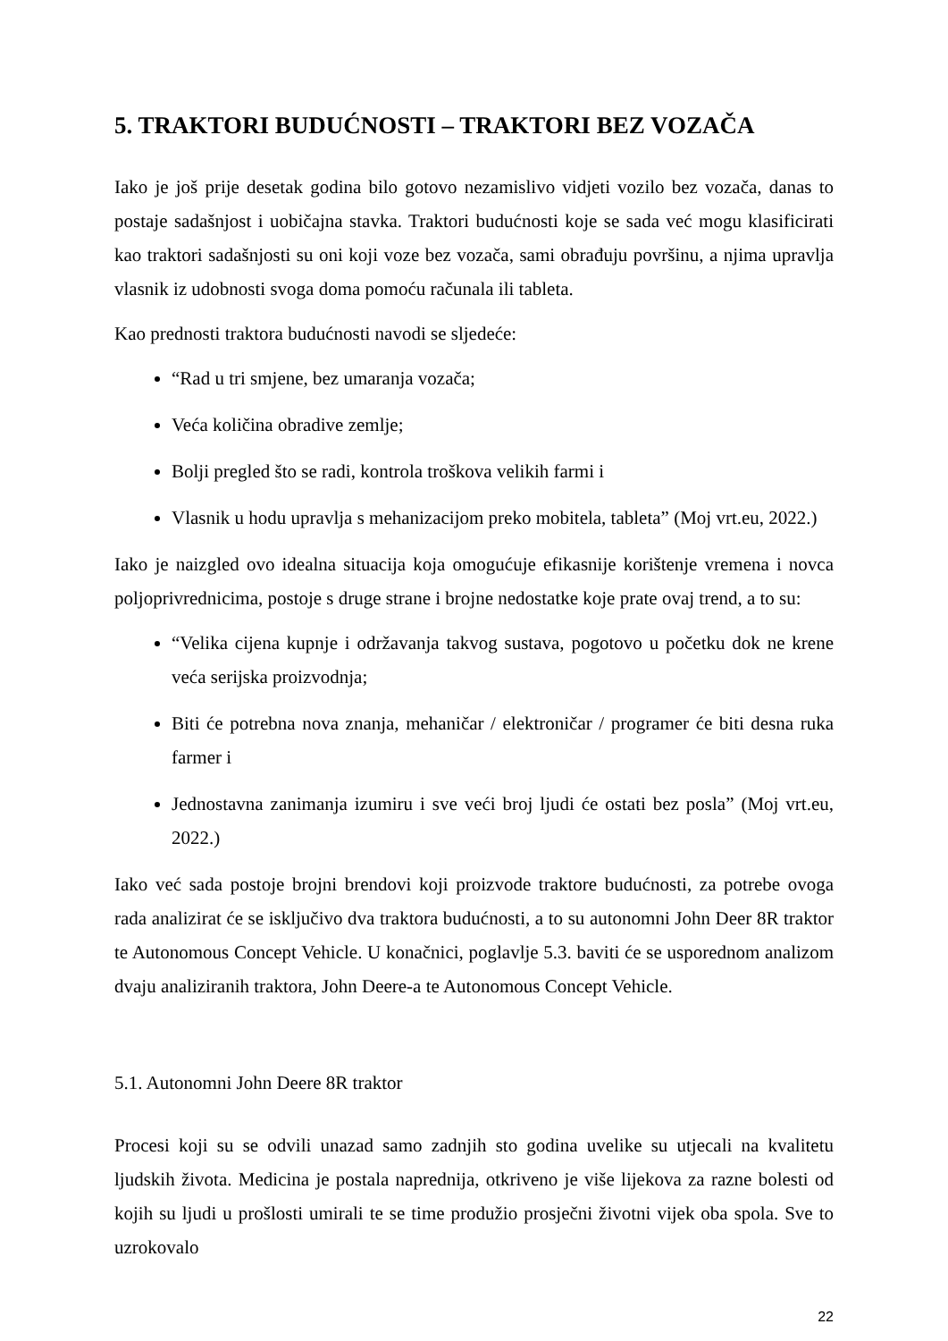5. TRAKTORI BUDUĆNOSTI – TRAKTORI BEZ VOZAČA
Iako je još prije desetak godina bilo gotovo nezamislivo vidjeti vozilo bez vozača, danas to postaje sadašnjost i uobičajna stavka. Traktori budućnosti koje se sada već mogu klasificirati kao traktori sadašnjosti su oni koji voze bez vozača, sami obrađuju površinu, a njima upravlja vlasnik iz udobnosti svoga doma pomoću računala ili tableta.
Kao prednosti traktora budućnosti navodi se sljedeće:
“Rad u tri smjene, bez umaranja vozača;
Veća količina obradive zemlje;
Bolji pregled što se radi, kontrola troškova velikih farmi i
Vlasnik u hodu upravlja s mehanizacijom preko mobitela, tableta” (Moj vrt.eu, 2022.)
Iako je naizgled ovo idealna situacija koja omogućuje efikasnije korištenje vremena i novca poljoprivrednicima, postoje s druge strane i brojne nedostatke koje prate ovaj trend, a to su:
“Velika cijena kupnje i održavanja takvog sustava, pogotovo u početku dok ne krene veća serijska proizvodnja;
Biti će potrebna nova znanja, mehaničar / elektroničar / programer će biti desna ruka farmer i
Jednostavna zanimanja izumiru i sve veći broj ljudi će ostati bez posla” (Moj vrt.eu, 2022.)
Iako već sada postoje brojni brendovi koji proizvode traktore budućnosti, za potrebe ovoga rada analizirat će se isključivo dva traktora budućnosti, a to su autonomni John Deer 8R traktor te Autonomous Concept Vehicle. U konačnici, poglavlje 5.3. baviti će se usporednom analizom dvaju analiziranih traktora, John Deere-a te Autonomous Concept Vehicle.
5.1. Autonomni John Deere 8R traktor
Procesi koji su se odvili unazad samo zadnjih sto godina uvelike su utjecali na kvalitetu ljudskih života. Medicina je postala naprednija, otkriveno je više lijekova za razne bolesti od kojih su ljudi u prošlosti umirali te se time produžio prosječni životni vijek oba spola. Sve to uzrokovalo
22